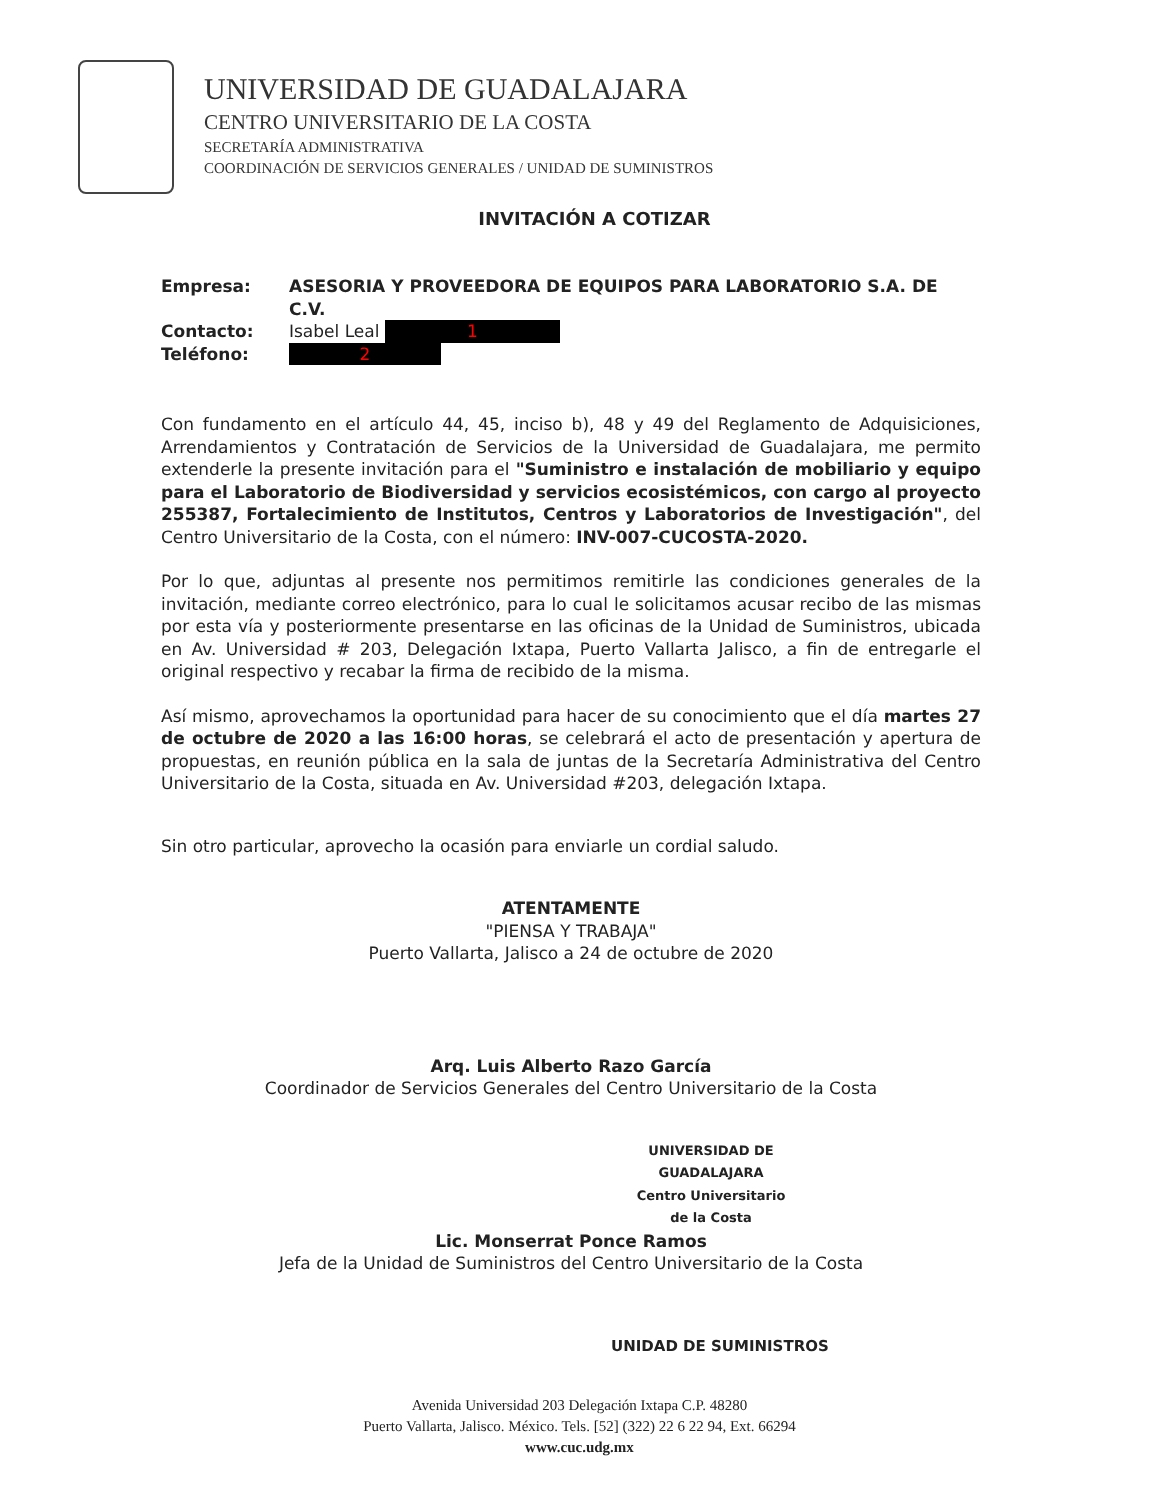UNIVERSIDAD DE GUADALAJARA
CENTRO UNIVERSITARIO DE LA COSTA
SECRETARÍA ADMINISTRATIVA
COORDINACIÓN DE SERVICIOS GENERALES / UNIDAD DE SUMINISTROS
INVITACIÓN A COTIZAR
Empresa: ASESORIA Y PROVEEDORA DE EQUIPOS PARA LABORATORIO S.A. DE C.V.
Contacto: Isabel Leal 1
Teléfono: 2
Con fundamento en el artículo 44, 45, inciso b), 48 y 49 del Reglamento de Adquisiciones, Arrendamientos y Contratación de Servicios de la Universidad de Guadalajara, me permito extenderle la presente invitación para el "Suministro e instalación de mobiliario y equipo para el Laboratorio de Biodiversidad y servicios ecosistémicos, con cargo al proyecto 255387, Fortalecimiento de Institutos, Centros y Laboratorios de Investigación", del Centro Universitario de la Costa, con el número: INV-007-CUCOSTA-2020.
Por lo que, adjuntas al presente nos permitimos remitirle las condiciones generales de la invitación, mediante correo electrónico, para lo cual le solicitamos acusar recibo de las mismas por esta vía y posteriormente presentarse en las oficinas de la Unidad de Suministros, ubicada en Av. Universidad # 203, Delegación Ixtapa, Puerto Vallarta Jalisco, a fin de entregarle el original respectivo y recabar la firma de recibido de la misma.
Así mismo, aprovechamos la oportunidad para hacer de su conocimiento que el día martes 27 de octubre de 2020 a las 16:00 horas, se celebrará el acto de presentación y apertura de propuestas, en reunión pública en la sala de juntas de la Secretaría Administrativa del Centro Universitario de la Costa, situada en Av. Universidad #203, delegación Ixtapa.
Sin otro particular, aprovecho la ocasión para enviarle un cordial saludo.
ATENTAMENTE
"PIENSA Y TRABAJA"
Puerto Vallarta, Jalisco a 24 de octubre de 2020
Arq. Luis Alberto Razo García
Coordinador de Servicios Generales del Centro Universitario de la Costa
UNIVERSIDAD DE GUADALAJARA
Centro Universitario
de la Costa
Lic. Monserrat Ponce Ramos
Jefa de la Unidad de Suministros del Centro Universitario de la Costa
UNIDAD DE SUMINISTROS
Avenida Universidad 203 Delegación Ixtapa C.P. 48280
Puerto Vallarta, Jalisco. México. Tels. [52] (322) 22 6 22 94, Ext. 66294
www.cuc.udg.mx